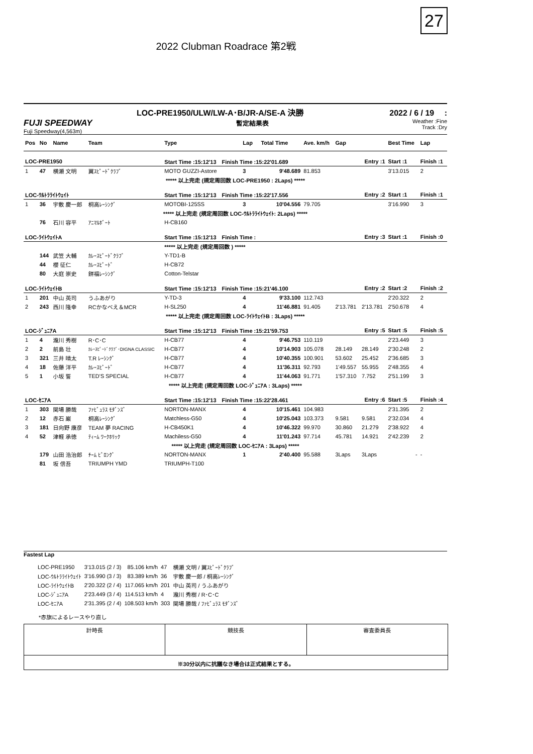27
2022 Clubman Roadrace 第2戦
LOC-PRE1950/ULW/LW-A･B/JR-A/SE-A 決勝 2022 / 6 / 19 　:
FUJI SPEEDWAY
Fuji Speedway(4,563m) 暫定結果表 Weather :Fine
Track :Dry
| Pos | No | Name | Team | Type | Lap | Total Time | Ave. km/h | Gap | | Best Time | Lap |
| --- | --- | --- | --- | --- | --- | --- | --- | --- | --- | --- | --- |
| LOC-PRE1950 | | | | Start Time :15:12'13 Finish Time :15:22'01.689 | | | | Entry :1 | | Start :1 | Finish :1 |
| 1 | 47 | 横瀬 文明 | 翼ｽﾋﾟｰﾄﾞｸﾗﾌﾞ | MOTO GUZZI-Astore | 3 | 9'48.689 | 81.853 | | | 3'13.015 | 2 |
| ***** 以上完走 (規定周回数 LOC-PRE1950 : 2Laps) ***** | | | | | | | | | | | |
| LOC-ｳﾙﾄﾗﾗｲﾄｳｪｲﾄ | | | | Start Time :15:12'13 Finish Time :15:22'17.556 | | | | Entry :2 | | Start :1 | Finish :1 |
| 1 | 36 | 宇敷 慶一郎 | 桐高ﾚｰｼﾝｸﾞ | MOTOBI-125SS | 3 | 10'04.556 | 79.705 | | | 3'16.990 | 3 |
| ***** 以上完走 (規定周回数 LOC-ｳﾙﾄﾗﾗｲﾄｳｪｲﾄ: 2Laps) ***** | | | | | | | | | | | |
| | 76 | 石川 容平 | ｱﾆﾏﾙﾎﾞｰﾄ | H-CB160 | | | | | | | |
| LOC-ﾗｲﾄｳｪｲﾄA | | | | Start Time :15:12'13 Finish Time : | | | | Entry :3 | | Start :1 | Finish :0 |
| | | | | ***** 以上完走 (規定周回数 ) ***** | | | | | | | |
| | 144 | 武笠 大輔 | ｶﾚｰｽﾋﾟｰﾄﾞｸﾗﾌﾞ | Y-TD1-B | | | | | | | |
| | 44 | 櫻 征仁 | ｶﾚｰｽﾋﾟｰﾄﾞ | H-CB72 | | | | | | | |
| | 80 | 大庭 崇史 | 餅福ﾚｰｼﾝｸﾞ | Cotton-Telstar | | | | | | | |
| LOC-ﾗｲﾄｳｪｲﾄB | | | | Start Time :15:12'13 Finish Time :15:21'46.100 | | | | Entry :2 | | Start :2 | Finish :2 |
| 1 | 201 | 中山 英司 | うふあがり | Y-TD-3 | 4 | 9'33.100 | 112.743 | | | 2'20.322 | 2 |
| 2 | 243 | 西川 隆幸 | RCかなべえ＆MCR | H-SL250 | 4 | 11'46.881 | 91.405 | 2'13.781 | 2'13.781 | 2'50.678 | 4 |
| ***** 以上完走 (規定周回数 LOC-ﾗｲﾄｳｪｲﾄB : 3Laps) ***** | | | | | | | | | | | |
| LOC-ｼﾞｭﾆｱA | | | | Start Time :15:12'13 Finish Time :15:21'59.753 | | | | Entry :5 | | Start :5 | Finish :5 |
| 1 | 4 | 瀧川 秀樹 | R･C･C | H-CB77 | 4 | 9'46.753 | 110.119 | | | 2'23.449 | 3 |
| 2 | 2 | 前島 壮 | ｶﾚｰｽﾋﾟｰﾄﾞｸﾗﾌﾞ･DIGNA CLASSIC | H-CB77 | 4 | 10'14.903 | 105.078 | 28.149 | 28.149 | 2'30.248 | 2 |
| 3 | 321 | 三井 晴太 | T.R ﾚｰｼﾝｸﾞ | H-CB77 | 4 | 10'40.355 | 100.901 | 53.602 | 25.452 | 2'36.685 | 3 |
| 4 | 18 | 佐藤 洋平 | ｶﾚｰｽﾋﾟｰﾄﾞ | H-CB77 | 4 | 11'36.311 | 92.793 | 1'49.557 | 55.955 | 2'48.355 | 4 |
| 5 | 1 | 小坂 誓 | TED'S SPECIAL | H-CB77 | 4 | 11'44.063 | 91.771 | 1'57.310 | 7.752 | 2'51.199 | 3 |
| ***** 以上完走 (規定周回数 LOC-ｼﾞｭﾆｱA : 3Laps) ***** | | | | | | | | | | | |
| LOC-ｾﾆｱA | | | | Start Time :15:12'13 Finish Time :15:22'28.461 | | | | Entry :6 | | Start :5 | Finish :4 |
| 1 | 303 | 関場 勝哉 | ﾌｧﾋﾞｭﾗｽ ﾓﾀﾞﾝｽﾞ | NORTON-MANX | 4 | 10'15.461 | 104.983 | | | 2'31.395 | 2 |
| 2 | 12 | 赤石 巌 | 桐高ﾚｰｼﾝｸﾞ | Matchless-G50 | 4 | 10'25.043 | 103.373 | 9.581 | 9.581 | 2'32.034 | 4 |
| 3 | 181 | 日向野 康彦 | TEAM 夢 RACING | H-CB450K1 | 4 | 10'46.322 | 99.970 | 30.860 | 21.279 | 2'38.922 | 4 |
| 4 | 52 | 津軽 承徳 | ﾃｨｰﾑ ﾜｰｸﾎﾘｯｸ | Machiless-G50 | 4 | 11'01.243 | 97.714 | 45.781 | 14.921 | 2'42.239 | 2 |
| ***** 以上完走 (規定周回数 LOC-ｾﾆｱA : 3Laps) ***** | | | | | | | | | | | |
| | 179 | 山田 浩治郎 | ﾁｰﾑ ﾋﾞﾛﾝｸﾞ | NORTON-MANX | 1 | 2'40.400 | 95.588 | 3Laps | 3Laps | - | - |
| | 81 | 坂 信吾 | TRIUMPH YMD | TRIUMPH-T100 | | | | | | | |
Fastest Lap
| LOC-PRE1950 | 3'13.015 (2 / 3) | 85.106 km/h | 47 | 横瀬 文明 / 翼ｽﾋﾟｰﾄﾞｸﾗﾌﾞ |
| LOC-ｳﾙﾄﾗﾗｲﾄｳｪｲﾄ | 3'16.990 (3 / 3) | 83.389 km/h | 36 | 宇敷 慶一郎 / 桐高ﾚｰｼﾝｸﾞ |
| LOC-ﾗｲﾄｳｪｲﾄB | 2'20.322 (2 / 4) | 117.065 km/h | 201 | 中山 英司 / うふあがり |
| LOC-ｼﾞｭﾆｱA | 2'23.449 (3 / 4) | 114.513 km/h | 4 | 瀧川 秀樹 / R･C･C |
| LOC-ｾﾆｱA | 2'31.395 (2 / 4) | 108.503 km/h | 303 | 関場 勝哉 / ﾌｧﾋﾞｭﾗｽ ﾓﾀﾞﾝｽﾞ |
*赤旗によるレースやり直し
計時長 競技長 審査委員長
※30分以内に抗議なき場合は正式結果とする。